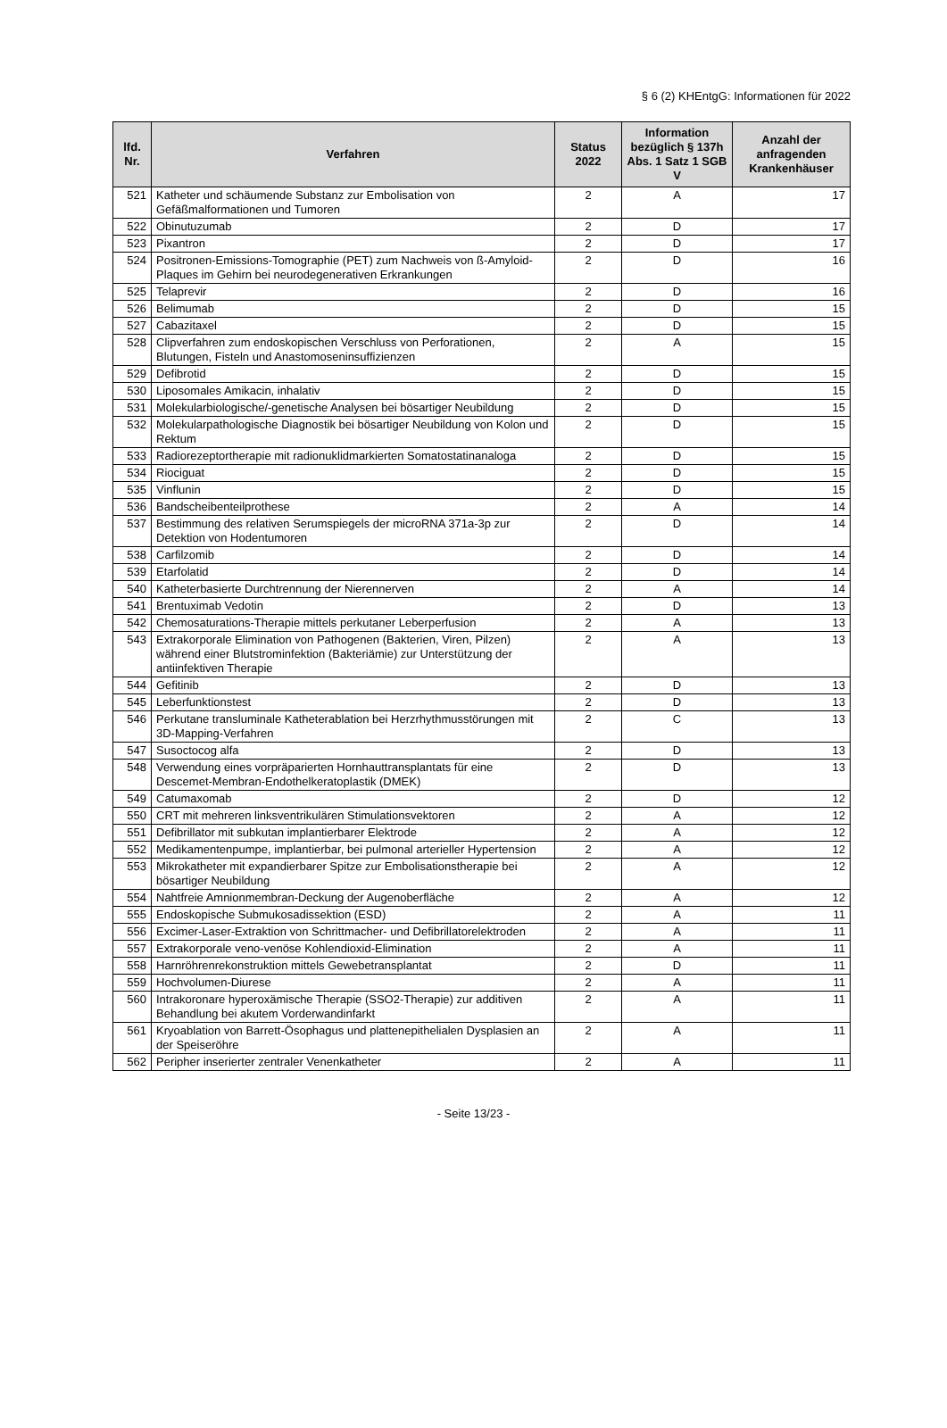§ 6 (2) KHEntgG: Informationen für 2022
| lfd. Nr. | Verfahren | Status 2022 | Information bezüglich § 137h Abs. 1 Satz 1 SGB V | Anzahl der anfragenden Krankenhäuser |
| --- | --- | --- | --- | --- |
| 521 | Katheter und schäumende Substanz zur Embolisation von Gefäßmalformationen und Tumoren | 2 | A | 17 |
| 522 | Obinutuzumab | 2 | D | 17 |
| 523 | Pixantron | 2 | D | 17 |
| 524 | Positronen-Emissions-Tomographie (PET) zum Nachweis von ß-Amyloid-Plaques im Gehirn bei neurodegenerativen Erkrankungen | 2 | D | 16 |
| 525 | Telaprevir | 2 | D | 16 |
| 526 | Belimumab | 2 | D | 15 |
| 527 | Cabazitaxel | 2 | D | 15 |
| 528 | Clipverfahren zum endoskopischen Verschluss von Perforationen, Blutungen, Fisteln und Anastomoseninsuffizienzen | 2 | A | 15 |
| 529 | Defibrotid | 2 | D | 15 |
| 530 | Liposomales Amikacin, inhalativ | 2 | D | 15 |
| 531 | Molekularbiologische/-genetische Analysen bei bösartiger Neubildung | 2 | D | 15 |
| 532 | Molekularpathologische Diagnostik bei bösartiger Neubildung von Kolon und Rektum | 2 | D | 15 |
| 533 | Radiorezeptortherapie mit radionuklidmarkierten Somatostatinanaloga | 2 | D | 15 |
| 534 | Riociguat | 2 | D | 15 |
| 535 | Vinflunin | 2 | D | 15 |
| 536 | Bandscheibenteilprothese | 2 | A | 14 |
| 537 | Bestimmung des relativen Serumspiegels der microRNA 371a-3p zur Detektion von Hodentumoren | 2 | D | 14 |
| 538 | Carfilzomib | 2 | D | 14 |
| 539 | Etarfolatid | 2 | D | 14 |
| 540 | Katheterbasierte Durchtrennung der Nierennerven | 2 | A | 14 |
| 541 | Brentuximab Vedotin | 2 | D | 13 |
| 542 | Chemosaturations-Therapie mittels perkutaner Leberperfusion | 2 | A | 13 |
| 543 | Extrakorporale Elimination von Pathogenen (Bakterien, Viren, Pilzen) während einer Blutstrominfektion (Bakteriämie) zur Unterstützung der antiinfektiven Therapie | 2 | A | 13 |
| 544 | Gefitinib | 2 | D | 13 |
| 545 | Leberfunktionstest | 2 | D | 13 |
| 546 | Perkutane transluminale Katheterablation bei Herzrhythmusstörungen mit 3D-Mapping-Verfahren | 2 | C | 13 |
| 547 | Susoctocog alfa | 2 | D | 13 |
| 548 | Verwendung eines vorpräparierten Hornhauttransplantats für eine Descemet-Membran-Endothelkeratoplastik (DMEK) | 2 | D | 13 |
| 549 | Catumaxomab | 2 | D | 12 |
| 550 | CRT mit mehreren linksventrikulären Stimulationsvektoren | 2 | A | 12 |
| 551 | Defibrillator mit subkutan implantierbarer Elektrode | 2 | A | 12 |
| 552 | Medikamentenpumpe, implantierbar, bei pulmonal arterieller Hypertension | 2 | A | 12 |
| 553 | Mikrokatheter mit expandierbarer Spitze zur Embolisationstherapie bei bösartiger Neubildung | 2 | A | 12 |
| 554 | Nahtfreie Amnionmembran-Deckung der Augenoberfläche | 2 | A | 12 |
| 555 | Endoskopische Submukosadissektion (ESD) | 2 | A | 11 |
| 556 | Excimer-Laser-Extraktion von Schrittmacher- und Defibrillatorelektroden | 2 | A | 11 |
| 557 | Extrakorporale veno-venöse Kohlendioxid-Elimination | 2 | A | 11 |
| 558 | Harnröhrenrekonstruktion mittels Gewebetransplantat | 2 | D | 11 |
| 559 | Hochvolumen-Diurese | 2 | A | 11 |
| 560 | Intrakoronare hyperoxämische Therapie (SSO2-Therapie) zur additiven Behandlung bei akutem Vorderwandinfarkt | 2 | A | 11 |
| 561 | Kryoablation von Barrett-Ösophagus und plattenepithelialen Dysplasien an der Speiseröhre | 2 | A | 11 |
| 562 | Peripher inserierter zentraler Venenkatheter | 2 | A | 11 |
- Seite 13/23 -